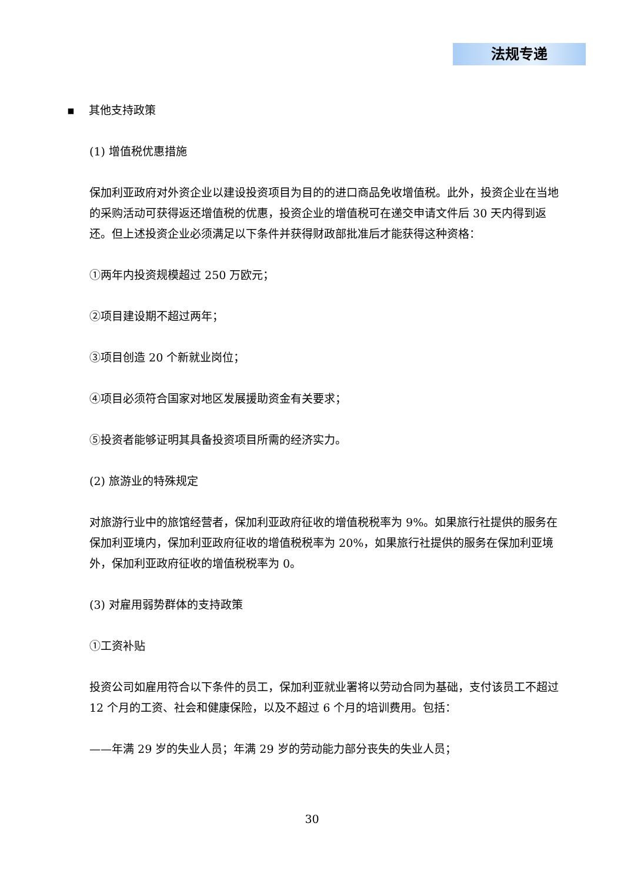法规专递
▪ 其他支持政策
(1) 增值税优惠措施
保加利亚政府对外资企业以建设投资项目为目的的进口商品免收增值税。此外，投资企业在当地的采购活动可获得返还增值税的优惠，投资企业的增值税可在递交申请文件后 30 天内得到返还。但上述投资企业必须满足以下条件并获得财政部批准后才能获得这种资格：
①两年内投资规模超过 250 万欧元；
②项目建设期不超过两年；
③项目创造 20 个新就业岗位；
④项目必须符合国家对地区发展援助资金有关要求；
⑤投资者能够证明其具备投资项目所需的经济实力。
(2) 旅游业的特殊规定
对旅游行业中的旅馆经营者，保加利亚政府征收的增值税税率为 9%。如果旅行社提供的服务在保加利亚境内，保加利亚政府征收的增值税税率为 20%，如果旅行社提供的服务在保加利亚境外，保加利亚政府征收的增值税税率为 0。
(3) 对雇用弱势群体的支持政策
①工资补贴
投资公司如雇用符合以下条件的员工，保加利亚就业署将以劳动合同为基础，支付该员工不超过 12 个月的工资、社会和健康保险，以及不超过 6 个月的培训费用。包括：
——年满 29 岁的失业人员；年满 29 岁的劳动能力部分丧失的失业人员；
30